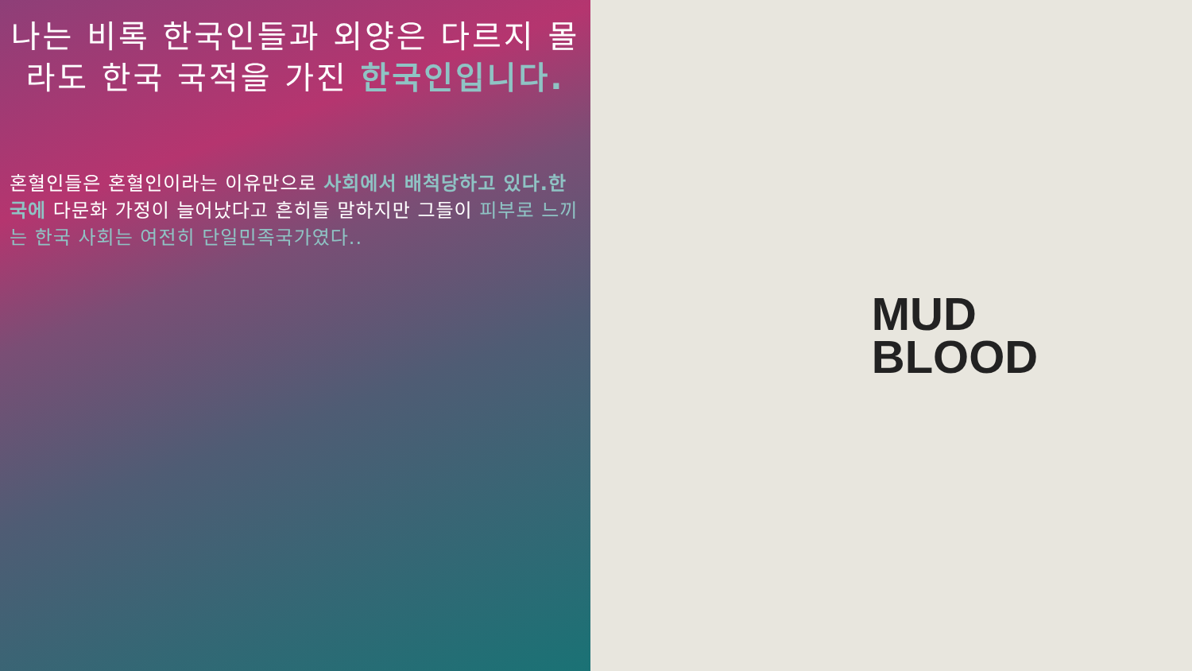나는 비록 한국인들과 외양은 다르지 몰라도 한국 국적을 가진 한국인입니다.
혼혈인들은 혼혈인이라는 이유만으로 사회에서 배척당하고 있다.한국에 다문화 가정이 늘어났다고 흔히들 말하지만 그들이 피부로 느끼는 한국 사회는 여전히 단일민족국가였다..
MUD
BLOOD